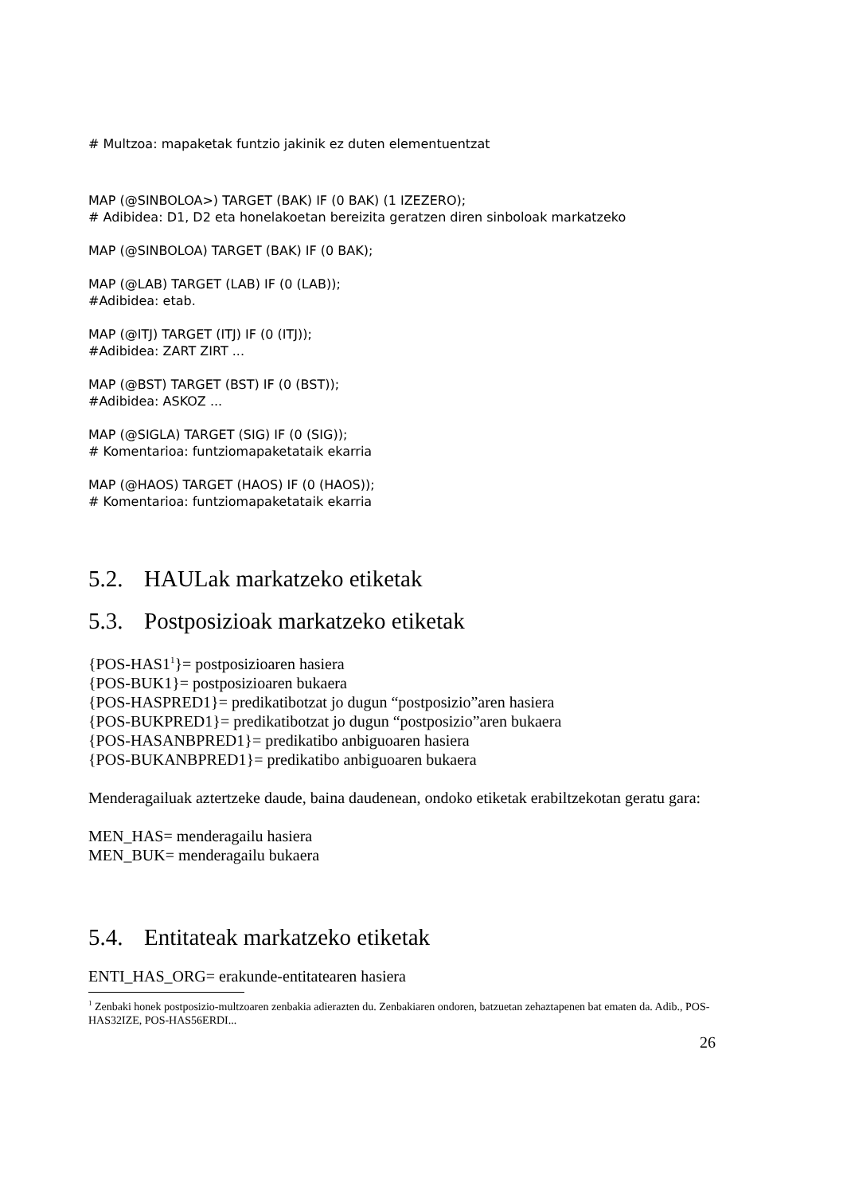# Multzoa: mapaketak funtzio jakinik ez duten elementuentzat
MAP (@SINBOLOA>) TARGET (BAK) IF (0 BAK) (1 IZEZERO);
# Adibidea: D1, D2 eta honelakoetan bereizita geratzen diren sinboloak markatzeko
MAP (@SINBOLOA) TARGET (BAK) IF (0 BAK);
MAP (@LAB) TARGET (LAB) IF (0 (LAB));
#Adibidea: etab.
MAP (@ITJ) TARGET (ITJ) IF (0 (ITJ));
#Adibidea: ZART ZIRT ...
MAP (@BST) TARGET (BST) IF (0 (BST));
#Adibidea: ASKOZ ...
MAP (@SIGLA) TARGET (SIG) IF (0 (SIG));
# Komentarioa: funtziomapaketataik ekarria
MAP (@HAOS) TARGET (HAOS) IF (0 (HAOS));
# Komentarioa: funtziomapaketataik ekarria
5.2. HAULak markatzeko etiketak
5.3. Postposizioak markatzeko etiketak
{POS-HAS1<sup>1</sup>}= postposizioaren hasiera
{POS-BUK1}= postposizioaren bukaera
{POS-HASPRED1}= predikatibotzat jo dugun “postposizio”aren hasiera
{POS-BUKPRED1}= predikatibotzat jo dugun “postposizio”aren bukaera
{POS-HASANBPRED1}= predikatibo anbiguoaren hasiera
{POS-BUKANBPRED1}= predikatibo anbiguoaren bukaera
Menderagailuak aztertzeke daude, baina daudenean, ondoko etiketak erabiltzekotan geratu gara:
MEN_HAS= menderagailu hasiera
MEN_BUK= menderagailu bukaera
5.4. Entitateak markatzeko etiketak
ENTI_HAS_ORG= erakunde-entitatearen hasiera
<sup>1</sup> Zenbaki honek postposizio-multzoaren zenbakia adierazten du. Zenbakiaren ondoren, batzuetan zehaztapenen bat ematen da. Adib., POS-HAS32IZE, POS-HAS56ERDI...
26